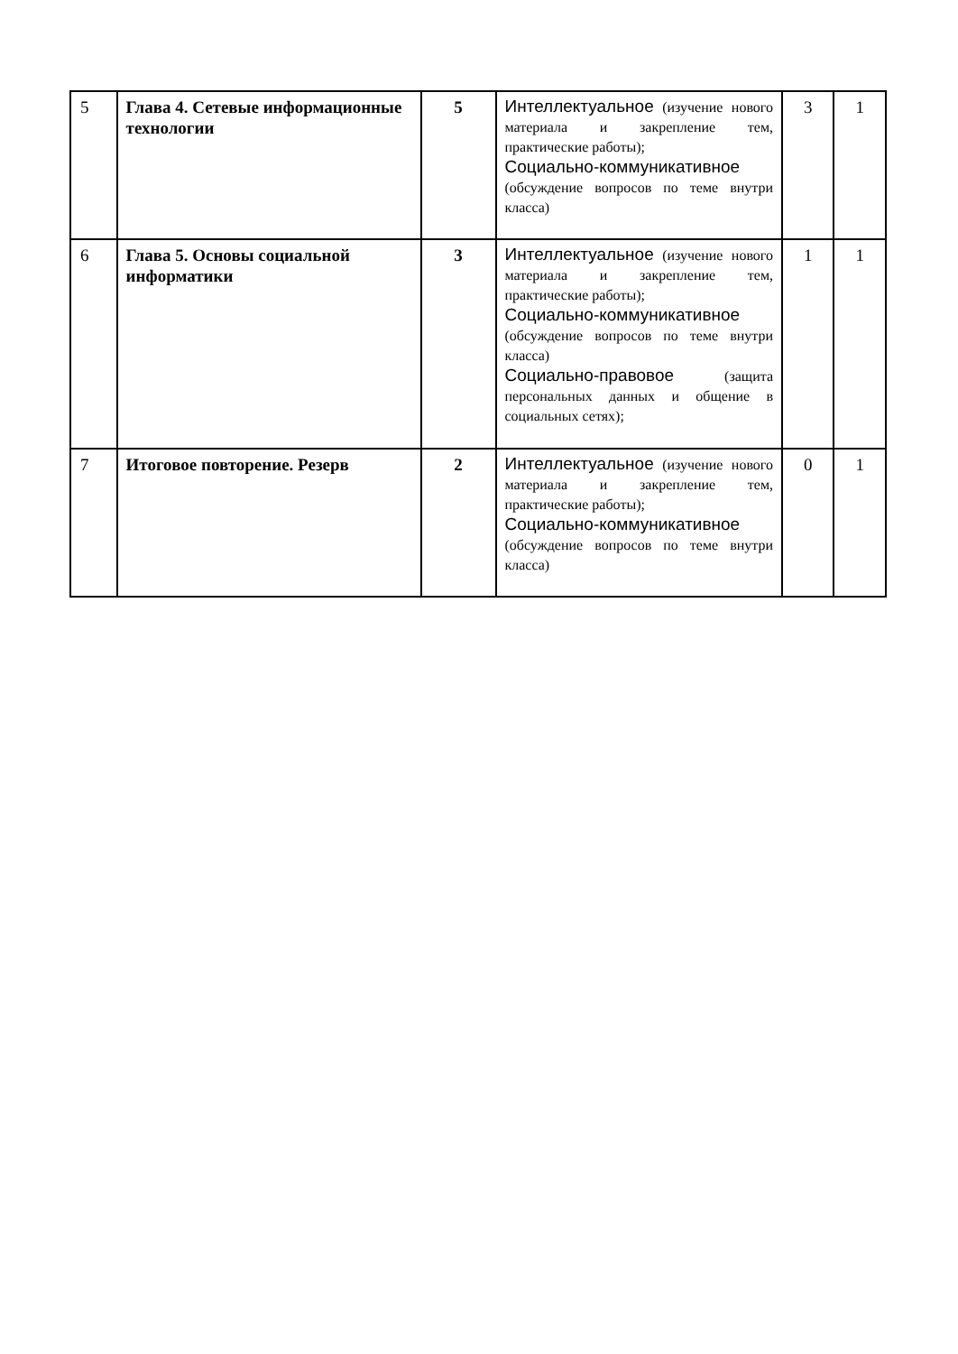| 5 | Глава 4. Сетевые информационные технологии | 5 | Интеллектуальное (изучение нового материала и закрепление тем, практические работы); Социально-коммуникативное (обсуждение вопросов по теме внутри класса) | 3 | 1 |
| 6 | Глава 5. Основы социальной информатики | 3 | Интеллектуальное (изучение нового материала и закрепление тем, практические работы); Социально-коммуникативное (обсуждение вопросов по теме внутри класса) Социально-правовое (защита персональных данных и общение в социальных сетях); | 1 | 1 |
| 7 | Итоговое повторение. Резерв | 2 | Интеллектуальное (изучение нового материала и закрепление тем, практические работы); Социально-коммуникативное (обсуждение вопросов по теме внутри класса) | 0 | 1 |